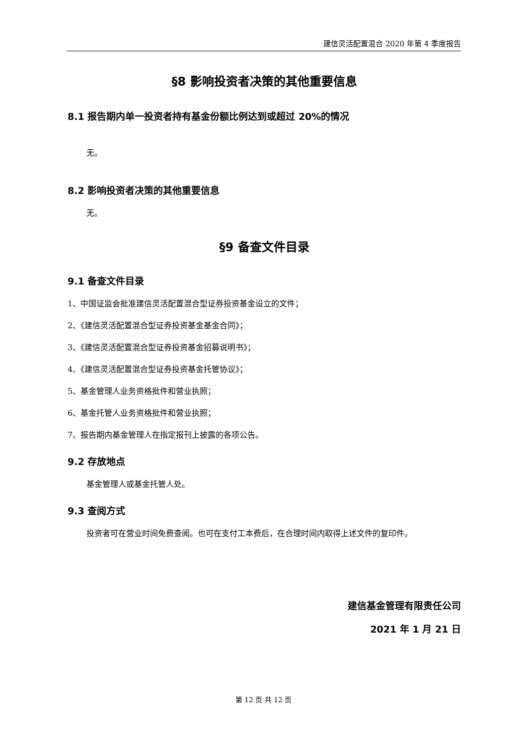建信灵活配置混合 2020 年第 4 季度报告
§8 影响投资者决策的其他重要信息
8.1 报告期内单一投资者持有基金份额比例达到或超过 20%的情况
无。
8.2 影响投资者决策的其他重要信息
无。
§9 备查文件目录
9.1 备查文件目录
1、中国证监会批准建信灵活配置混合型证券投资基金设立的文件；
2、《建信灵活配置混合型证券投资基金基金合同》；
3、《建信灵活配置混合型证券投资基金招募说明书》；
4、《建信灵活配置混合型证券投资基金托管协议》；
5、基金管理人业务资格批件和营业执照；
6、基金托管人业务资格批件和营业执照；
7、报告期内基金管理人在指定报刊上披露的各项公告。
9.2 存放地点
基金管理人或基金托管人处。
9.3 查阅方式
投资者可在营业时间免费查阅。也可在支付工本费后，在合理时间内取得上述文件的复印件。
建信基金管理有限责任公司
2021 年 1 月 21 日
第 12 页 共 12 页